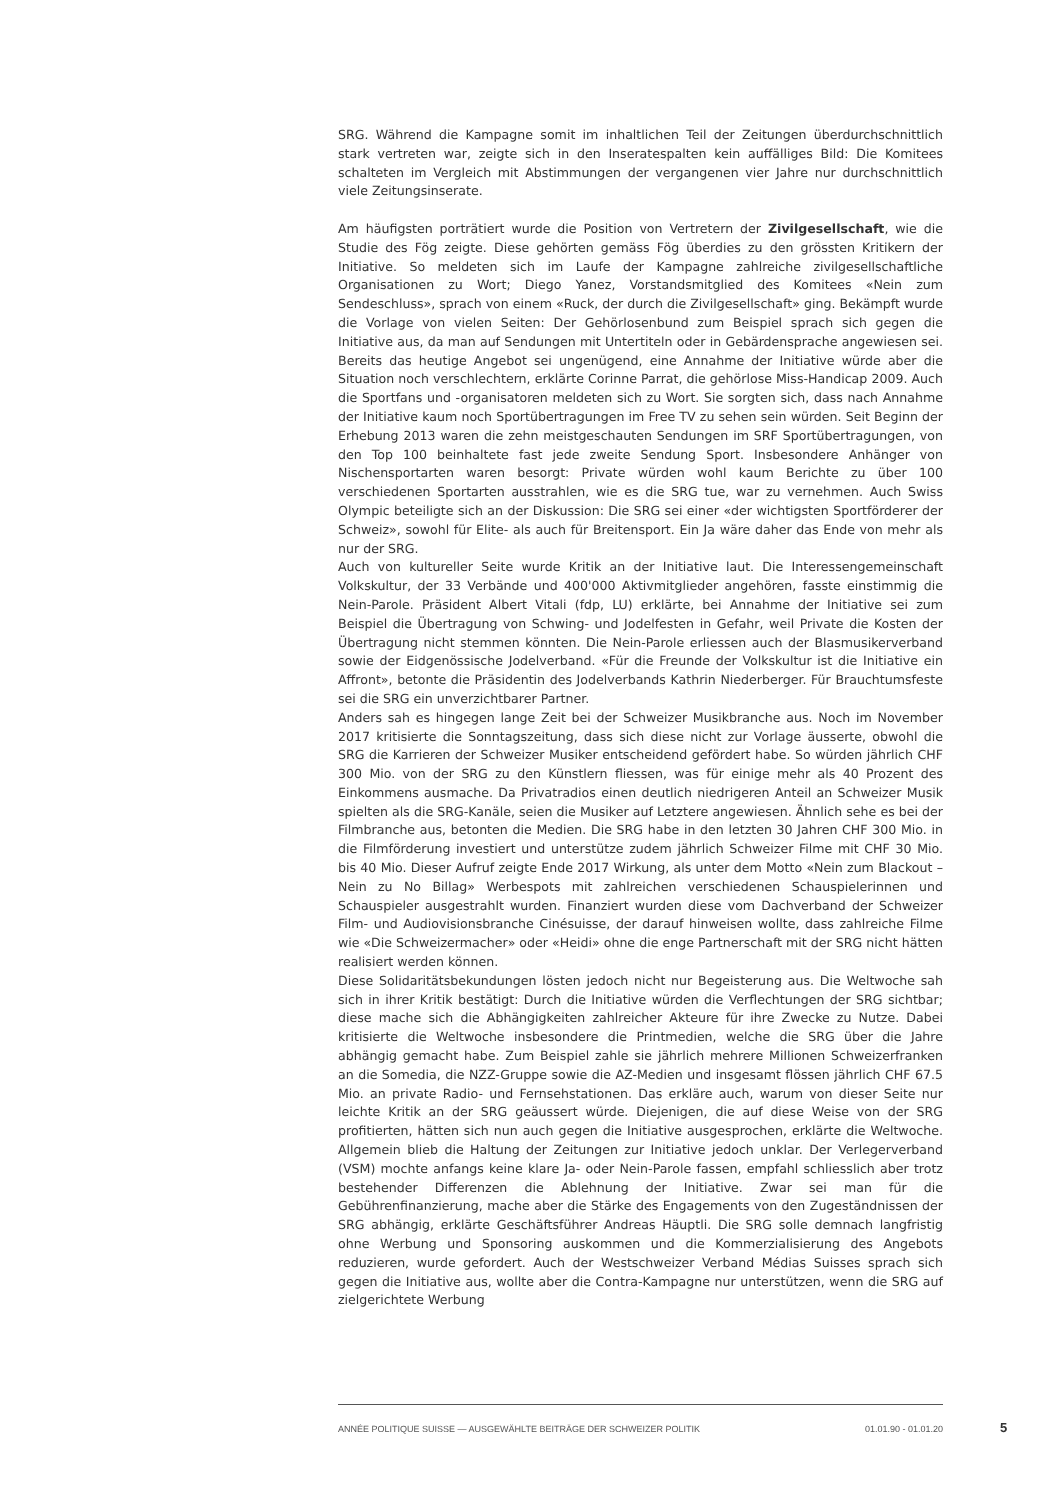SRG. Während die Kampagne somit im inhaltlichen Teil der Zeitungen überdurchschnittlich stark vertreten war, zeigte sich in den Inseratespalten kein auffälliges Bild: Die Komitees schalteten im Vergleich mit Abstimmungen der vergangenen vier Jahre nur durchschnittlich viele Zeitungsinserate.
Am häufigsten porträtiert wurde die Position von Vertretern der Zivilgesellschaft, wie die Studie des Fög zeigte. Diese gehörten gemäss Fög überdies zu den grössten Kritikern der Initiative. So meldeten sich im Laufe der Kampagne zahlreiche zivilgesellschaftliche Organisationen zu Wort; Diego Yanez, Vorstandsmitglied des Komitees «Nein zum Sendeschluss», sprach von einem «Ruck, der durch die Zivilgesellschaft» ging. Bekämpft wurde die Vorlage von vielen Seiten: Der Gehörlosenbund zum Beispiel sprach sich gegen die Initiative aus, da man auf Sendungen mit Untertiteln oder in Gebärdensprache angewiesen sei. Bereits das heutige Angebot sei ungenügend, eine Annahme der Initiative würde aber die Situation noch verschlechtern, erklärte Corinne Parrat, die gehörlose Miss-Handicap 2009. Auch die Sportfans und -organisatoren meldeten sich zu Wort. Sie sorgten sich, dass nach Annahme der Initiative kaum noch Sportübertragungen im Free TV zu sehen sein würden. Seit Beginn der Erhebung 2013 waren die zehn meistgeschauten Sendungen im SRF Sportübertragungen, von den Top 100 beinhaltete fast jede zweite Sendung Sport. Insbesondere Anhänger von Nischensportarten waren besorgt: Private würden wohl kaum Berichte zu über 100 verschiedenen Sportarten ausstrahlen, wie es die SRG tue, war zu vernehmen. Auch Swiss Olympic beteiligte sich an der Diskussion: Die SRG sei einer «der wichtigsten Sportförderer der Schweiz», sowohl für Elite- als auch für Breitensport. Ein Ja wäre daher das Ende von mehr als nur der SRG.
Auch von kultureller Seite wurde Kritik an der Initiative laut. Die Interessengemeinschaft Volkskultur, der 33 Verbände und 400'000 Aktivmitglieder angehören, fasste einstimmig die Nein-Parole. Präsident Albert Vitali (fdp, LU) erklärte, bei Annahme der Initiative sei zum Beispiel die Übertragung von Schwing- und Jodelfesten in Gefahr, weil Private die Kosten der Übertragung nicht stemmen könnten. Die Nein-Parole erliessen auch der Blasmusikerverband sowie der Eidgenössische Jodelverband. «Für die Freunde der Volkskultur ist die Initiative ein Affront», betonte die Präsidentin des Jodelverbands Kathrin Niederberger. Für Brauchtumsfeste sei die SRG ein unverzichtbarer Partner.
Anders sah es hingegen lange Zeit bei der Schweizer Musikbranche aus. Noch im November 2017 kritisierte die Sonntagszeitung, dass sich diese nicht zur Vorlage äusserte, obwohl die SRG die Karrieren der Schweizer Musiker entscheidend gefördert habe. So würden jährlich CHF 300 Mio. von der SRG zu den Künstlern fliessen, was für einige mehr als 40 Prozent des Einkommens ausmache. Da Privatradios einen deutlich niedrigeren Anteil an Schweizer Musik spielten als die SRG-Kanäle, seien die Musiker auf Letztere angewiesen. Ähnlich sehe es bei der Filmbranche aus, betonten die Medien. Die SRG habe in den letzten 30 Jahren CHF 300 Mio. in die Filmförderung investiert und unterstütze zudem jährlich Schweizer Filme mit CHF 30 Mio. bis 40 Mio. Dieser Aufruf zeigte Ende 2017 Wirkung, als unter dem Motto «Nein zum Blackout – Nein zu No Billag» Werbespots mit zahlreichen verschiedenen Schauspielerinnen und Schauspieler ausgestrahlt wurden. Finanziert wurden diese vom Dachverband der Schweizer Film- und Audiovisionsbranche Cinésuisse, der darauf hinweisen wollte, dass zahlreiche Filme wie «Die Schweizermacher» oder «Heidi» ohne die enge Partnerschaft mit der SRG nicht hätten realisiert werden können.
Diese Solidaritätsbekundungen lösten jedoch nicht nur Begeisterung aus. Die Weltwoche sah sich in ihrer Kritik bestätigt: Durch die Initiative würden die Verflechtungen der SRG sichtbar; diese mache sich die Abhängigkeiten zahlreicher Akteure für ihre Zwecke zu Nutze. Dabei kritisierte die Weltwoche insbesondere die Printmedien, welche die SRG über die Jahre abhängig gemacht habe. Zum Beispiel zahle sie jährlich mehrere Millionen Schweizerfranken an die Somedia, die NZZ-Gruppe sowie die AZ-Medien und insgesamt flössen jährlich CHF 67.5 Mio. an private Radio- und Fernsehstationen. Das erkläre auch, warum von dieser Seite nur leichte Kritik an der SRG geäussert würde. Diejenigen, die auf diese Weise von der SRG profitierten, hätten sich nun auch gegen die Initiative ausgesprochen, erklärte die Weltwoche. Allgemein blieb die Haltung der Zeitungen zur Initiative jedoch unklar. Der Verlegerverband (VSM) mochte anfangs keine klare Ja- oder Nein-Parole fassen, empfahl schliesslich aber trotz bestehender Differenzen die Ablehnung der Initiative. Zwar sei man für die Gebührenfinanzierung, mache aber die Stärke des Engagements von den Zugeständnissen der SRG abhängig, erklärte Geschäftsführer Andreas Häuptli. Die SRG solle demnach langfristig ohne Werbung und Sponsoring auskommen und die Kommerzialisierung des Angebots reduzieren, wurde gefordert. Auch der Westschweizer Verband Médias Suisses sprach sich gegen die Initiative aus, wollte aber die Contra-Kampagne nur unterstützen, wenn die SRG auf zielgerichtete Werbung
ANNÉE POLITIQUE SUISSE — AUSGEWÄHLTE BEITRÄGE DER SCHWEIZER POLITIK 01.01.90 - 01.01.20 5